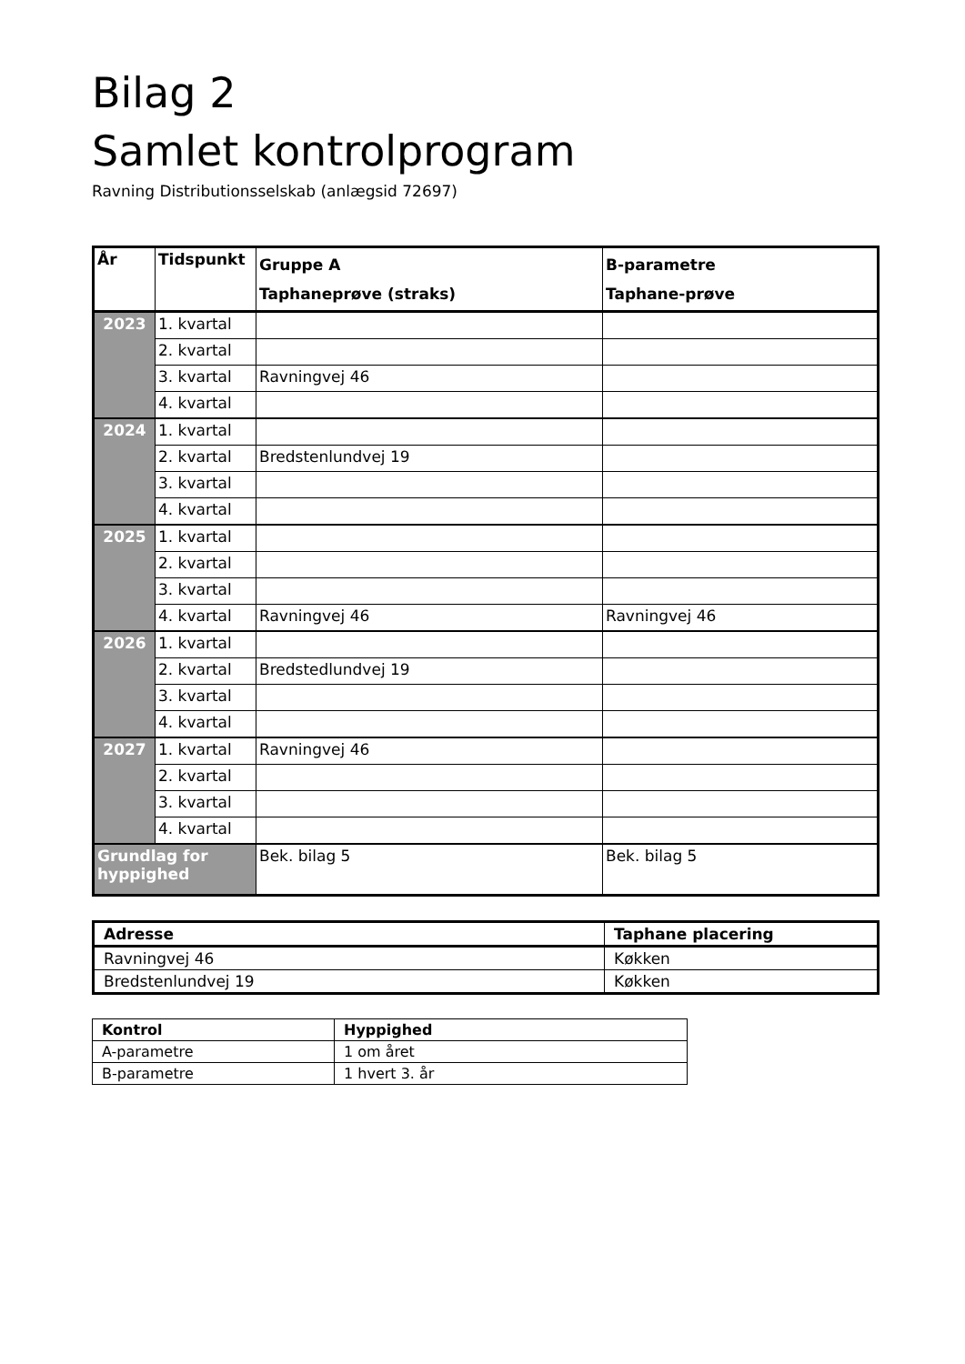Bilag 2
Samlet kontrolprogram
Ravning Distributionsselskab (anlægsid 72697)
| År | Tidspunkt | Gruppe A Taphaneprøve (straks) | B-parametre Taphane-prøve |
| --- | --- | --- | --- |
| 2023 | 1. kvartal | | |
| | 2. kvartal | | |
| | 3. kvartal | Ravningvej 46 | |
| | 4. kvartal | | |
| 2024 | 1. kvartal | | |
| | 2. kvartal | Bredstenlundvej 19 | |
| | 3. kvartal | | |
| | 4. kvartal | | |
| 2025 | 1. kvartal | | |
| | 2. kvartal | | |
| | 3. kvartal | | |
| | 4. kvartal | Ravningvej 46 | Ravningvej 46 |
| 2026 | 1. kvartal | | |
| | 2. kvartal | Bredstedlundvej 19 | |
| | 3. kvartal | | |
| | 4. kvartal | | |
| 2027 | 1. kvartal | Ravningvej 46 | |
| | 2. kvartal | | |
| | 3. kvartal | | |
| | 4. kvartal | | |
| Grundlag for hyppighed | | Bek. bilag 5 | Bek. bilag 5 |
| Adresse | Taphane placering |
| --- | --- |
| Ravningvej 46 | Køkken |
| Bredstenlundvej 19 | Køkken |
| Kontrol | Hyppighed |
| --- | --- |
| A-parametre | 1 om året |
| B-parametre | 1 hvert 3. år |